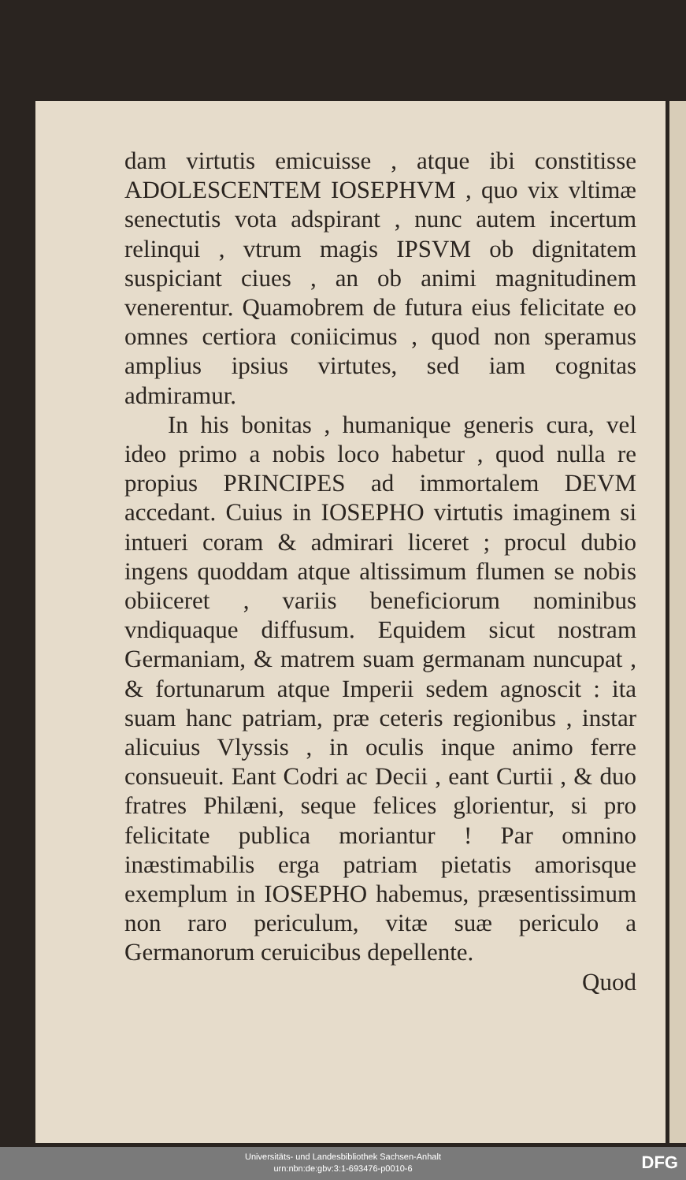dam virtutis emicuisse , atque ibi constitisse ADOLESCENTEM IOSEPHVM , quo vix vltimæ senectutis vota adspirant , nunc autem incertum relinqui , vtrum magis IPSVM ob dignitatem suspiciant ciues , an ob animi magnitudinem venerentur. Quamobrem de futura eius felicitate eo omnes certiora coniicimus , quod non speramus amplius ipsius virtutes, sed iam cognitas admiramur.
In his bonitas , humanique generis cura, vel ideo primo a nobis loco habetur , quod nulla re propius PRINCIPES ad immortalem DEVM accedant. Cuius in IOSEPHO virtutis imaginem si intueri coram & admirari liceret ; procul dubio ingens quoddam atque altissimum flumen se nobis obiiceret , variis beneficiorum nominibus vndiquaque diffusum. Equidem sicut nostram Germaniam, & matrem suam germanam nuncupat , & fortunarum atque Imperii sedem agnoscit : ita suam hanc patriam, præ ceteris regionibus , instar alicuius Vlyssis , in oculis inque animo ferre consueuit. Eant Codri ac Decii , eant Curtii , & duo fratres Philæni, seque felices glorientur, si pro felicitate publica moriantur ! Par omnino inæstimabilis erga patriam pietatis amorisque exemplum in IOSEPHO habemus, præsentissimum non raro periculum, vitæ suæ periculo a Germanorum ceruicibus depellente.
Quod
Universitäts- und Landesbibliothek Sachsen-Anhalt
urn:nbn:de:gbv:3:1-693476-p0010-6
DFG